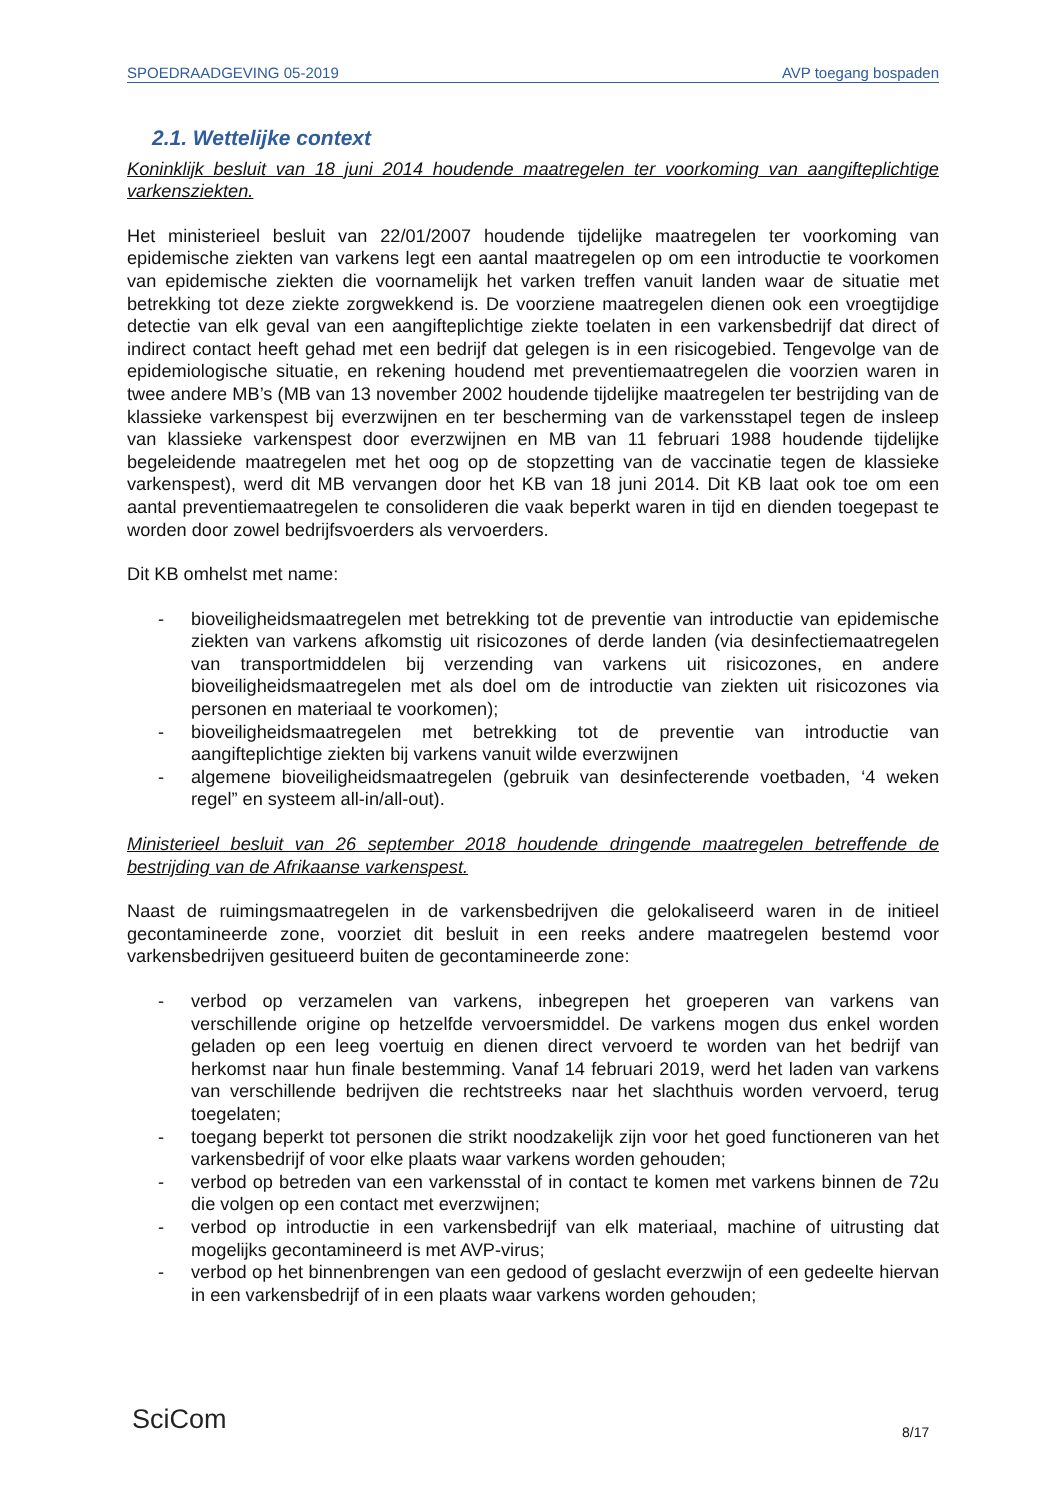SPOEDRAADGEVING 05-2019 AVP toegang bospaden
2.1. Wettelijke context
Koninklijk besluit van 18 juni 2014 houdende maatregelen ter voorkoming van aangifteplichtige varkensziekten.
Het ministerieel besluit van 22/01/2007 houdende tijdelijke maatregelen ter voorkoming van epidemische ziekten van varkens legt een aantal maatregelen op om een introductie te voorkomen van epidemische ziekten die voornamelijk het varken treffen vanuit landen waar de situatie met betrekking tot deze ziekte zorgwekkend is. De voorziene maatregelen dienen ook een vroegtijdige detectie van elk geval van een aangifteplichtige ziekte toelaten in een varkensbedrijf dat direct of indirect contact heeft gehad met een bedrijf dat gelegen is in een risicogebied. Tengevolge van de epidemiologische situatie, en rekening houdend met preventiemaatregelen die voorzien waren in twee andere MB’s (MB van 13 november 2002 houdende tijdelijke maatregelen ter bestrijding van de klassieke varkenspest bij everzwijnen en ter bescherming van de varkensstapel tegen de insleep van klassieke varkenspest door everzwijnen en MB van 11 februari 1988 houdende tijdelijke begeleidende maatregelen met het oog op de stopzetting van de vaccinatie tegen de klassieke varkenspest), werd dit MB vervangen door het KB van 18 juni 2014. Dit KB laat ook toe om een aantal preventiemaatregelen te consolideren die vaak beperkt waren in tijd en dienden toegepast te worden door zowel bedrijfsvoerders als vervoerders.
Dit KB omhelst met name:
- bioveiligheidsmaatregelen met betrekking tot de preventie van introductie van epidemische ziekten van varkens afkomstig uit risicozones of derde landen (via desinfectiemaatregelen van transportmiddelen bij verzending van varkens uit risicozones, en andere bioveiligheidsmaatregelen met als doel om de introductie van ziekten uit risicozones via personen en materiaal te voorkomen);
- bioveiligheidsmaatregelen met betrekking tot de preventie van introductie van aangifteplichtige ziekten bij varkens vanuit wilde everzwijnen
- algemene bioveiligheidsmaatregelen (gebruik van desinfecterende voetbaden, ‘4 weken regel” en systeem all-in/all-out).
Ministerieel besluit van 26 september 2018 houdende dringende maatregelen betreffende de bestrijding van de Afrikaanse varkenspest.
Naast de ruimingsmaatregelen in de varkensbedrijven die gelokaliseerd waren in de initieel gecontamineerde zone, voorziet dit besluit in een reeks andere maatregelen bestemd voor varkensbedrijven gesitueerd buiten de gecontamineerde zone:
- verbod op verzamelen van varkens, inbegrepen het groeperen van varkens van verschillende origine op hetzelfde vervoersmiddel. De varkens mogen dus enkel worden geladen op een leeg voertuig en dienen direct vervoerd te worden van het bedrijf van herkomst naar hun finale bestemming. Vanaf 14 februari 2019, werd het laden van varkens van verschillende bedrijven die rechtstreeks naar het slachthuis worden vervoerd, terug toegelaten;
- toegang beperkt tot personen die strikt noodzakelijk zijn voor het goed functioneren van het varkensbedrijf of voor elke plaats waar varkens worden gehouden;
- verbod op betreden van een varkensstal of in contact te komen met varkens binnen de 72u die volgen op een contact met everzwijnen;
- verbod op introductie in een varkensbedrijf van elk materiaal, machine of uitrusting dat mogelijks gecontamineerd is met AVP-virus;
- verbod op het binnenbrengen van een gedood of geslacht everzwijn of een gedeelte hiervan in een varkensbedrijf of in een plaats waar varkens worden gehouden;
SciCom 8/17